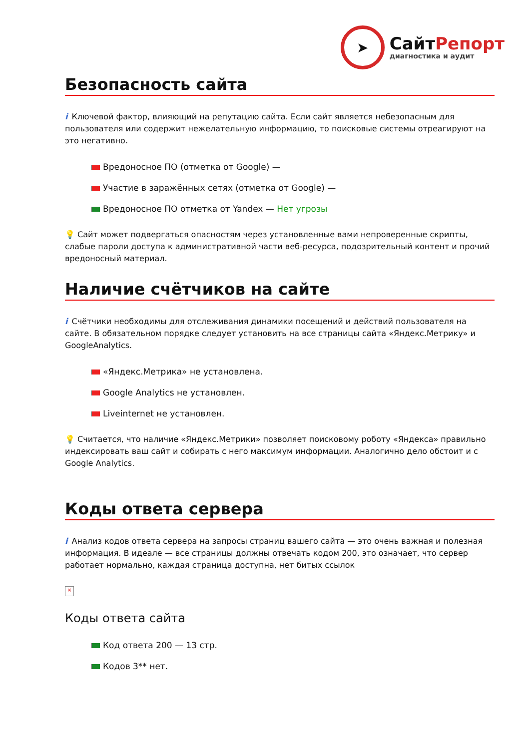➤
СайтРепорт
диагностика и аудит
Безопасность сайта
i Ключевой фактор, влияющий на репутацию сайта. Если сайт является небезопасным для пользователя или содержит нежелательную информацию, то поисковые системы отреагируют на это негативно.
Вредоносное ПО (отметка от Google) —
Участие в заражённых сетях (отметка от Google) —
Вредоносное ПО отметка от Yandex — Нет угрозы
💡 Сайт может подвергаться опасностям через установленные вами непроверенные скрипты, слабые пароли доступа к административной части веб-ресурса, подозрительный контент и прочий вредоносный материал.
Наличие счётчиков на сайте
i Счётчики необходимы для отслеживания динамики посещений и действий пользователя на сайте. В обязательном порядке следует установить на все страницы сайта «Яндекс.Метрику» и GoogleAnalytics.
«Яндекс.Метрика» не установлена.
Google Analytics не установлен.
Liveinternet не установлен.
💡 Считается, что наличие «Яндекс.Метрики» позволяет поисковому роботу «Яндекса» правильно индексировать ваш сайт и собирать с него максимум информации. Аналогично дело обстоит и с Google Analytics.
Коды ответа сервера
i Анализ кодов ответа сервера на запросы страниц вашего сайта — это очень важная и полезная информация. В идеале — все страницы должны отвечать кодом 200, это означает, что сервер работает нормально, каждая страница доступна, нет битых ссылок
×
Коды ответа сайта
Код ответа 200 — 13 стр.
Кодов 3** нет.